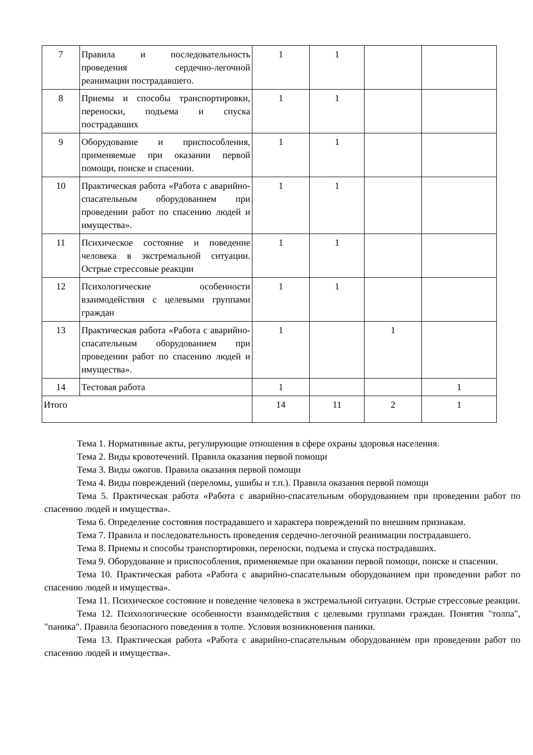| 7 | Правила и последовательность проведения сердечно-легочной реанимации пострадавшего. | 1 | 1 | | |
| 8 | Приемы и способы транспортировки, переноски, подъема и спуска пострадавших | 1 | 1 | | |
| 9 | Оборудование и приспособления, применяемые при оказании первой помощи, поиске и спасении. | 1 | 1 | | |
| 10 | Практическая работа «Работа с аварийно-спасательным оборудованием при проведении работ по спасению людей и имущества». | 1 | 1 | | |
| 11 | Психическое состояние и поведение человека в экстремальной ситуации. Острые стрессовые реакции | 1 | 1 | | |
| 12 | Психологические особенности взаимодействия с целевыми группами граждан | 1 | 1 | | |
| 13 | Практическая работа «Работа с аварийно-спасательным оборудованием при проведении работ по спасению людей и имущества». | 1 | | 1 | |
| 14 | Тестовая работа | 1 | | | 1 |
| Итого | | 14 | 11 | 2 | 1 |
Тема 1. Нормативные акты, регулирующие отношения в сфере охраны здоровья населения.
Тема 2. Виды кровотечений. Правила оказания первой помощи
Тема 3. Виды ожогов. Правила оказания первой помощи
Тема 4. Виды повреждений (переломы, ушибы и т.п.). Правила оказания первой помощи
Тема 5. Практическая работа «Работа с аварийно-спасательным оборудованием при проведении работ по спасению людей и имущества».
Тема 6. Определение состояния пострадавшего и характера повреждений по внешним признакам.
Тема 7. Правила и последовательность проведения сердечно-легочной реанимации пострадавшего.
Тема 8. Приемы и способы транспортировки, переноски, подъема и спуска пострадавших.
Тема 9. Оборудование и приспособления, применяемые при оказании первой помощи, поиске и спасении.
Тема 10. Практическая работа «Работа с аварийно-спасательным оборудованием при проведении работ по спасению людей и имущества».
Тема 11. Психическое состояние и поведение человека в экстремальной ситуации. Острые стрессовые реакции.
Тема 12. Психологические особенности взаимодействия с целевыми группами граждан. Понятия "толпа", "паника". Правила безопасного поведения в толпе. Условия возникновения паники.
Тема 13. Практическая работа «Работа с аварийно-спасательным оборудованием при проведении работ по спасению людей и имущества».